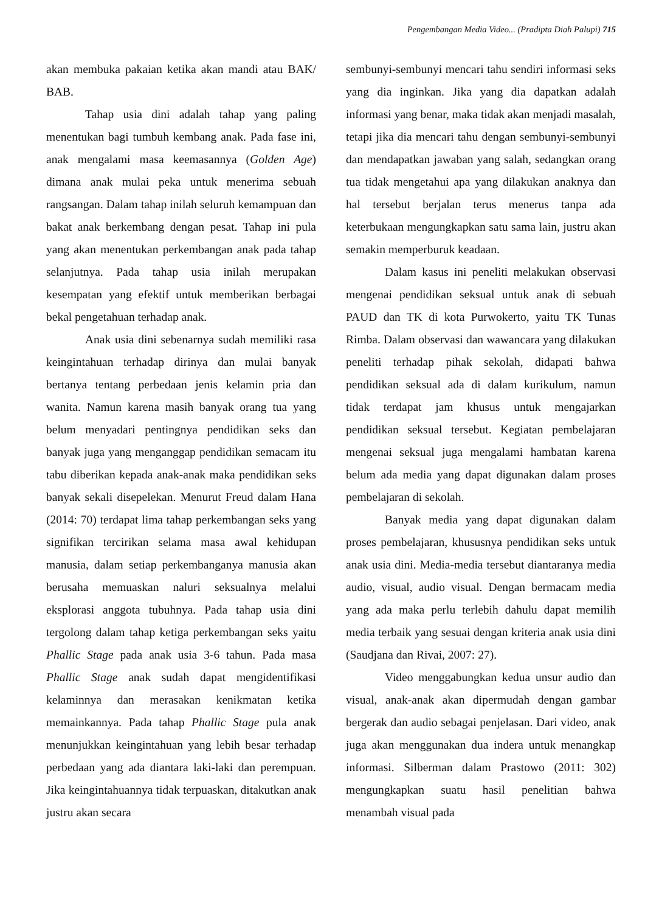Pengembangan Media Video... (Pradipta Diah Palupi) 715
akan membuka pakaian ketika akan mandi atau BAK/ BAB.
Tahap usia dini adalah tahap yang paling menentukan bagi tumbuh kembang anak. Pada fase ini, anak mengalami masa keemasannya (Golden Age) dimana anak mulai peka untuk menerima sebuah rangsangan. Dalam tahap inilah seluruh kemampuan dan bakat anak berkembang dengan pesat. Tahap ini pula yang akan menentukan perkembangan anak pada tahap selanjutnya. Pada tahap usia inilah merupakan kesempatan yang efektif untuk memberikan berbagai bekal pengetahuan terhadap anak.
Anak usia dini sebenarnya sudah memiliki rasa keingintahuan terhadap dirinya dan mulai banyak bertanya tentang perbedaan jenis kelamin pria dan wanita. Namun karena masih banyak orang tua yang belum menyadari pentingnya pendidikan seks dan banyak juga yang menganggap pendidikan semacam itu tabu diberikan kepada anak-anak maka pendidikan seks banyak sekali disepelekan. Menurut Freud dalam Hana (2014: 70) terdapat lima tahap perkembangan seks yang signifikan tercirikan selama masa awal kehidupan manusia, dalam setiap perkembanganya manusia akan berusaha memuaskan naluri seksualnya melalui eksplorasi anggota tubuhnya. Pada tahap usia dini tergolong dalam tahap ketiga perkembangan seks yaitu Phallic Stage pada anak usia 3-6 tahun. Pada masa Phallic Stage anak sudah dapat mengidentifikasi kelaminnya dan merasakan kenikmatan ketika memainkannya. Pada tahap Phallic Stage pula anak menunjukkan keingintahuan yang lebih besar terhadap perbedaan yang ada diantara laki-laki dan perempuan. Jika keingintahuannya tidak terpuaskan, ditakutkan anak justru akan secara
sembunyi-sembunyi mencari tahu sendiri informasi seks yang dia inginkan. Jika yang dia dapatkan adalah informasi yang benar, maka tidak akan menjadi masalah, tetapi jika dia mencari tahu dengan sembunyi-sembunyi dan mendapatkan jawaban yang salah, sedangkan orang tua tidak mengetahui apa yang dilakukan anaknya dan hal tersebut berjalan terus menerus tanpa ada keterbukaan mengungkapkan satu sama lain, justru akan semakin memperburuk keadaan.
Dalam kasus ini peneliti melakukan observasi mengenai pendidikan seksual untuk anak di sebuah PAUD dan TK di kota Purwokerto, yaitu TK Tunas Rimba. Dalam observasi dan wawancara yang dilakukan peneliti terhadap pihak sekolah, didapati bahwa pendidikan seksual ada di dalam kurikulum, namun tidak terdapat jam khusus untuk mengajarkan pendidikan seksual tersebut. Kegiatan pembelajaran mengenai seksual juga mengalami hambatan karena belum ada media yang dapat digunakan dalam proses pembelajaran di sekolah.
Banyak media yang dapat digunakan dalam proses pembelajaran, khususnya pendidikan seks untuk anak usia dini. Media-media tersebut diantaranya media audio, visual, audio visual. Dengan bermacam media yang ada maka perlu terlebih dahulu dapat memilih media terbaik yang sesuai dengan kriteria anak usia dini (Saudjana dan Rivai, 2007: 27).
Video menggabungkan kedua unsur audio dan visual, anak-anak akan dipermudah dengan gambar bergerak dan audio sebagai penjelasan. Dari video, anak juga akan menggunakan dua indera untuk menangkap informasi. Silberman dalam Prastowo (2011: 302) mengungkapkan suatu hasil penelitian bahwa menambah visual pada